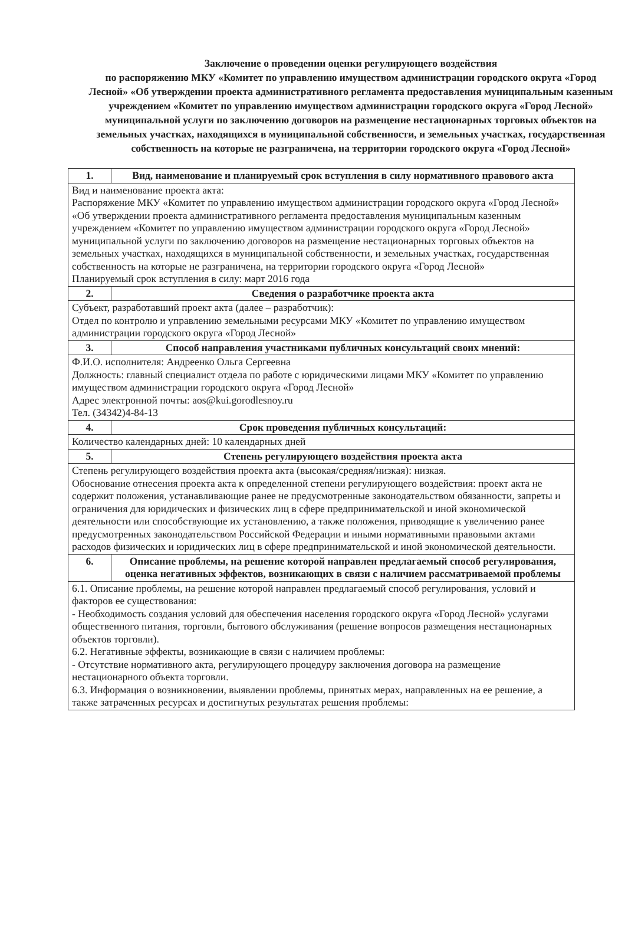Заключение о проведении оценки регулирующего воздействия
по распоряжению МКУ «Комитет по управлению имуществом администрации городского округа «Город Лесной» «Об утверждении проекта административного регламента предоставления муниципальным казенным учреждением «Комитет по управлению имуществом администрации городского округа «Город Лесной» муниципальной услуги по заключению договоров на размещение нестационарных торговых объектов на земельных участках, находящихся в муниципальной собственности, и земельных участках, государственная собственность на которые не разграничена, на территории городского округа «Город Лесной»
| 1. | Вид, наименование и планируемый срок вступления в силу нормативного правового акта |
| Вид и наименование проекта акта: Распоряжение МКУ «Комитет по управлению имуществом администрации городского округа «Город Лесной» «Об утверждении проекта административного регламента предоставления муниципальным казенным учреждением «Комитет по управлению имуществом администрации городского округа «Город Лесной» муниципальной услуги по заключению договоров на размещение нестационарных торговых объектов на земельных участках, находящихся в муниципальной собственности, и земельных участках, государственная собственность на которые не разграничена, на территории городского округа «Город Лесной» Планируемый срок вступления в силу: март 2016 года | |
| 2. | Сведения о разработчике проекта акта |
| Субъект, разработавший проект акта (далее – разработчик): Отдел по контролю и управлению земельными ресурсами МКУ «Комитет по управлению имуществом администрации городского округа «Город Лесной» | |
| 3. | Способ направления участниками публичных консультаций своих мнений: |
| Ф.И.О. исполнителя: Андреенко Ольга Сергеевна Должность: главный специалист отдела по работе с юридическими лицами МКУ «Комитет по управлению имуществом администрации городского округа «Город Лесной» Адрес электронной почты: aos@kui.gorodlesnoy.ru Тел. (34342)4-84-13 | |
| 4. | Срок проведения публичных консультаций: |
| Количество календарных дней: 10 календарных дней | |
| 5. | Степень регулирующего воздействия проекта акта |
| Степень регулирующего воздействия проекта акта (высокая/средняя/низкая): низкая. Обоснование отнесения проекта акта к определенной степени регулирующего воздействия: проект акта не содержит положения, устанавливающие ранее не предусмотренные законодательством обязанности, запреты и ограничения для юридических и физических лиц в сфере предпринимательской и иной экономической деятельности или способствующие их установлению, а также положения, приводящие к увеличению ранее предусмотренных законодательством Российской Федерации и иными нормативными правовыми актами расходов физических и юридических лиц в сфере предпринимательской и иной экономической деятельности. | |
| 6. | Описание проблемы, на решение которой направлен предлагаемый способ регулирования, оценка негативных эффектов, возникающих в связи с наличием рассматриваемой проблемы |
| 6.1. Описание проблемы, на решение которой направлен предлагаемый способ регулирования, условий и факторов ее существования: - Необходимость создания условий для обеспечения населения городского округа «Город Лесной» услугами общественного питания, торговли, бытового обслуживания (решение вопросов размещения нестационарных объектов торговли). 6.2. Негативные эффекты, возникающие в связи с наличием проблемы: - Отсутствие нормативного акта, регулирующего процедуру заключения договора на размещение нестационарного объекта торговли. 6.3. Информация о возникновении, выявлении проблемы, принятых мерах, направленных на ее решение, а также затраченных ресурсах и достигнутых результатах решения проблемы: | |